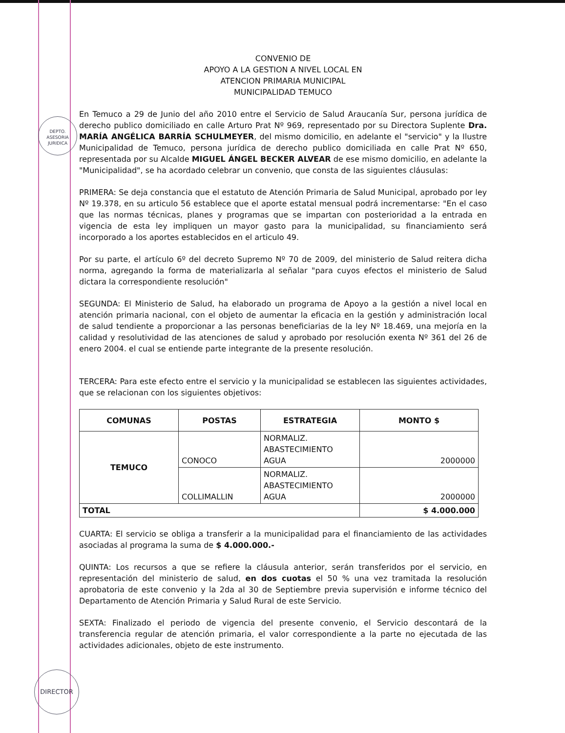DEPTO.
ASESORIA
JURIDICA
DIRECTOR
CONVENIO DE
APOYO A LA GESTION A NIVEL LOCAL EN
ATENCION PRIMARIA MUNICIPAL
MUNICIPALIDAD TEMUCO
En Temuco a 29 de Junio del año 2010 entre el Servicio de Salud Araucanía Sur, persona jurídica de derecho publico domiciliado en calle Arturo Prat Nº 969, representado por su Directora Suplente Dra. MARÍA ANGÉLICA BARRÍA SCHULMEYER, del mismo domicilio, en adelante el "servicio" y la Ilustre Municipalidad de Temuco, persona jurídica de derecho publico domiciliada en calle Prat Nº 650, representada por su Alcalde MIGUEL ÁNGEL BECKER ALVEAR de ese mismo domicilio, en adelante la "Municipalidad", se ha acordado celebrar un convenio, que consta de las siguientes cláusulas:
PRIMERA: Se deja constancia que el estatuto de Atención Primaria de Salud Municipal, aprobado por ley Nº 19.378, en su articulo 56 establece que el aporte estatal mensual podrá incrementarse: "En el caso que las normas técnicas, planes y programas que se impartan con posterioridad a la entrada en vigencia de esta ley impliquen un mayor gasto para la municipalidad, su financiamiento será incorporado a los aportes establecidos en el articulo 49.
Por su parte, el artículo 6º del decreto Supremo Nº 70 de 2009, del ministerio de Salud reitera dicha norma, agregando la forma de materializarla al señalar "para cuyos efectos el ministerio de Salud dictara la correspondiente resolución"
SEGUNDA: El Ministerio de Salud, ha elaborado un programa de Apoyo a la gestión a nivel local en atención primaria nacional, con el objeto de aumentar la eficacia en la gestión y administración local de salud tendiente a proporcionar a las personas beneficiarias de la ley Nº 18.469, una mejoría en la calidad y resolutividad de las atenciones de salud y aprobado por resolución exenta Nº 361 del 26 de enero 2004. el cual se entiende parte integrante de la presente resolución.
TERCERA: Para este efecto entre el servicio y la municipalidad se establecen las siguientes actividades, que se relacionan con los siguientes objetivos:
| COMUNAS | POSTAS | ESTRATEGIA | MONTO $ |
| --- | --- | --- | --- |
| TEMUCO | CONOCO | NORMALIZ. ABASTECIMIENTO AGUA | 2000000 |
| | COLLIMALLIN | NORMALIZ. ABASTECIMIENTO AGUA | 2000000 |
| TOTAL | | | $ 4.000.000 |
CUARTA: El servicio se obliga a transferir a la municipalidad para el financiamiento de las actividades asociadas al programa la suma de $ 4.000.000.-
QUINTA: Los recursos a que se refiere la cláusula anterior, serán transferidos por el servicio, en representación del ministerio de salud, en dos cuotas el 50 % una vez tramitada la resolución aprobatoria de este convenio y la 2da al 30 de Septiembre previa supervisión e informe técnico del Departamento de Atención Primaria y Salud Rural de este Servicio.
SEXTA: Finalizado el periodo de vigencia del presente convenio, el Servicio descontará de la transferencia regular de atención primaria, el valor correspondiente a la parte no ejecutada de las actividades adicionales, objeto de este instrumento.